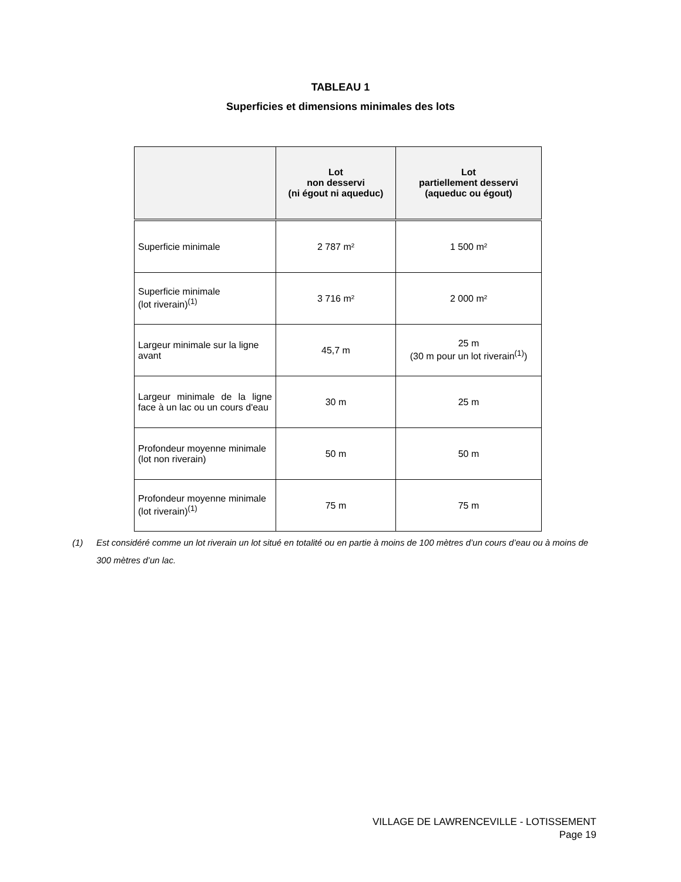TABLEAU 1
Superficies et dimensions minimales des lots
| | Lot non desservi (ni égout ni aqueduc) | Lot partiellement desservi (aqueduc ou égout) |
| --- | --- | --- |
| Superficie minimale | 2 787 m² | 1 500 m² |
| Superficie minimale (lot riverain)<sup>(1)</sup> | 3 716 m² | 2 000 m² |
| Largeur minimale sur la ligne avant | 45,7 m | 25 m (30 m pour un lot riverain<sup>(1)</sup>) |
| Largeur minimale de la ligne face à un lac ou un cours d'eau | 30 m | 25 m |
| Profondeur moyenne minimale (lot non riverain) | 50 m | 50 m |
| Profondeur moyenne minimale (lot riverain)<sup>(1)</sup> | 75 m | 75 m |
(1) Est considéré comme un lot riverain un lot situé en totalité ou en partie à moins de 100 mètres d’un cours d’eau ou à moins de 300 mètres d’un lac.
VILLAGE DE LAWRENCEVILLE - LOTISSEMENT
Page 19